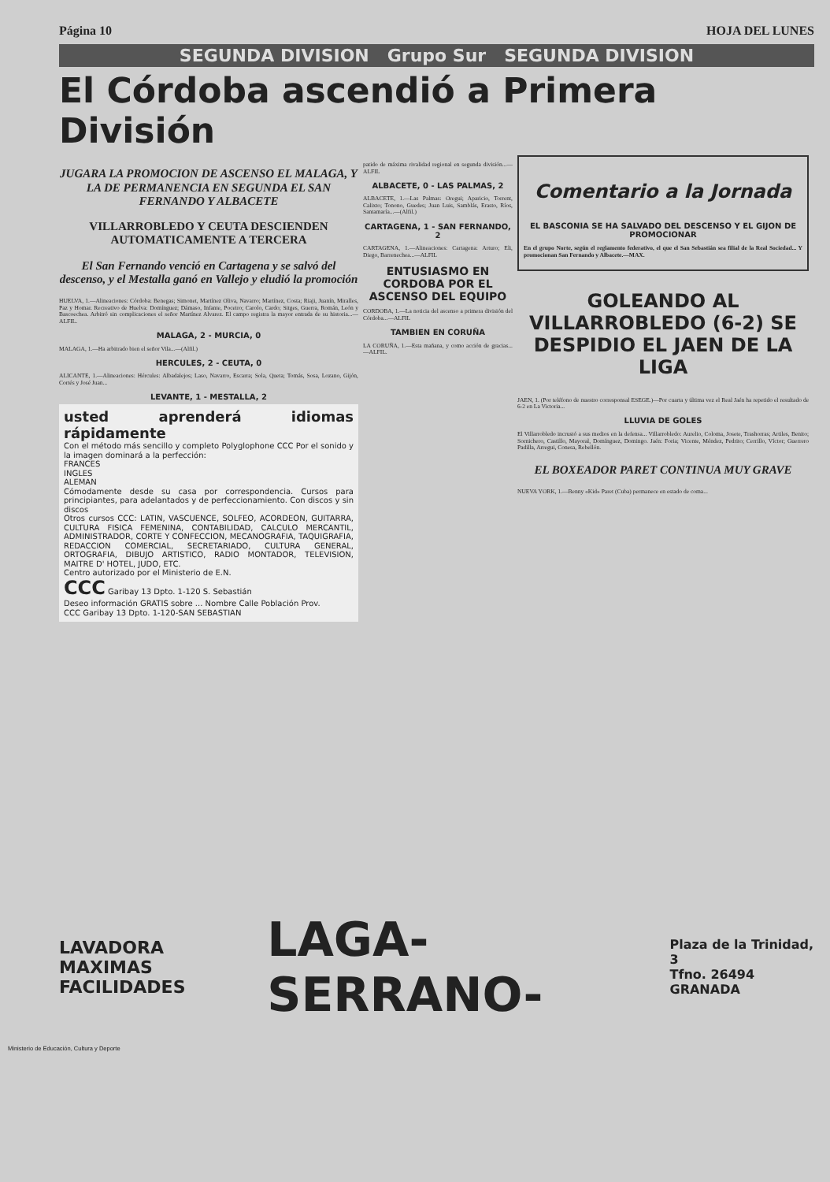Página 10 HOJA DEL LUNES
SEGUNDA DIVISION Grupo Sur SEGUNDA DIVISION
El Córdoba ascendió a Primera División
JUGARA LA PROMOCION DE ASCENSO EL MALAGA, Y LA DE PERMANENCIA EN SEGUNDA EL SAN FERNANDO Y ALBACETE
VILLARROBLEDO Y CEUTA DESCIENDEN AUTOMATICAMENTE A TERCERA
El San Fernando venció en Cartagena y se salvó del descenso, y el Mestalla ganó en Vallejo y eludió la promoción
HUELVA, 1.—Alineaciones: Córdoba: Benegas; Simonet, Martínez Oliva, Navarro; Martínez, Costa; Riaji, Juanín, Miralles, Paz y Homar. Recreativo de Huelva: Domínguez; Dámaso, Infante, Poceiro; Carolo, Cardo; Sitges, Guerra, Román, León y Bascoechea. Arbitró sin complicaciones el señor Martínez Alvarez. El campo registra la mayor entrada de su historia...—ALFIL.
MALAGA, 2 - MURCIA, 0
MALAGA, 1.—Ha arbitrado bien el señor Vila...—(Alfil.)
HERCULES, 2 - CEUTA, 0
ALICANTE, 1.—Alineaciones: Hércules: Albadalejos; Laso, Navarro, Escarra; Sola, Queta; Tomás, Sosa, Lozano, Gijón, Cortés y José Juan...
LEVANTE, 1 - MESTALLA, 2
usted aprenderá idiomas rápidamente
Con el método más sencillo y completo Polyglophone CCC Por el sonido y la imagen dominará a la perfección:
FRANCES
INGLES
ALEMAN
Cómodamente desde su casa por correspondencia. Cursos para principiantes, para adelantados y de perfeccionamiento. Con discos y sin discos
Otros cursos CCC: LATIN, VASCUENCE, SOLFEO, ACORDEON, GUITARRA, CULTURA FISICA FEMENINA, CONTABILIDAD, CALCULO MERCANTIL, ADMINISTRADOR, CORTE Y CONFECCION, MECANOGRAFIA, TAQUIGRAFIA, REDACCION COMERCIAL, SECRETARIADO, CULTURA GENERAL, ORTOGRAFIA, DIBUJO ARTISTICO, RADIO MONTADOR, TELEVISION, MAITRE D' HOTEL, JUDO, ETC.
Centro autorizado por el Ministerio de E.N.
CCC Garibay 13 Dpto. 1-120 S. Sebastián
Deseo información GRATIS sobre ... Nombre Calle Población Prov.
CCC Garibay 13 Dpto. 1-120-SAN SEBASTIAN
patido de máxima rivalidad regional en segunda división...—ALFIL
ALBACETE, 0 - LAS PALMAS, 2
ALBACETE, 1.—Las Palmas: Oregui; Aparicio, Torrent, Calixto; Tonono, Guedes; Juan Luis, Samblás, Erasto, Ríos, Santamaría...—(Alfil.)
CARTAGENA, 1 - SAN FERNANDO, 2
CARTAGENA, 1.—Alineaciones: Cartagena: Arturo; Eli, Diego, Barrenechea...—ALFIL
ENTUSIASMO EN CORDOBA POR EL ASCENSO DEL EQUIPO
CORDOBA, 1.—La noticia del ascenso a primera división del Córdoba...—ALFIL
TAMBIEN EN CORUÑA
LA CORUÑA, 1.—Esta mañana, y como acción de gracias...—ALFIL.
Comentario a la Jornada
EL BASCONIA SE HA SALVADO DEL DESCENSO Y EL GIJON DE PROMOCIONAR
En el grupo Norte, según el reglamento federativo, el que el San Sebastián sea filial de la Real Sociedad... Y promocionan San Fernando y Albacete.—MAX.
GOLEANDO AL VILLARROBLEDO (6-2) SE DESPIDIO EL JAEN DE LA LIGA
JAEN, 1. (Por teléfono de nuestro corresponsal ESEGE.)—Por cuarta y última vez el Real Jaén ha repetido el resultado de 6-2 en La Victoria...
LLUVIA DE GOLES
El Villarrobledo incrustó a sus medios en la defensa... Villarrobledo: Aurelio, Coloma, Josete, Trashorras; Artiles, Benito; Sornichero, Castillo, Mayoral, Domínguez, Domingo. Jaén: Foria; Vicente, Méndez, Pedrito; Cerrillo, Víctor; Guerrero Padilla, Arregui, Conesa, Rebellón.
EL BOXEADOR PARET CONTINUA MUY GRAVE
NUEVA YORK, 1.—Benny «Kid» Paret (Cuba) permanece en estado de coma...
LAVADORA
MAXIMAS FACILIDADES
LAGA-SERRANO-
Plaza de la Trinidad, 3
Tfno. 26494
GRANADA
Ministerio de Educación, Cultura y Deporte